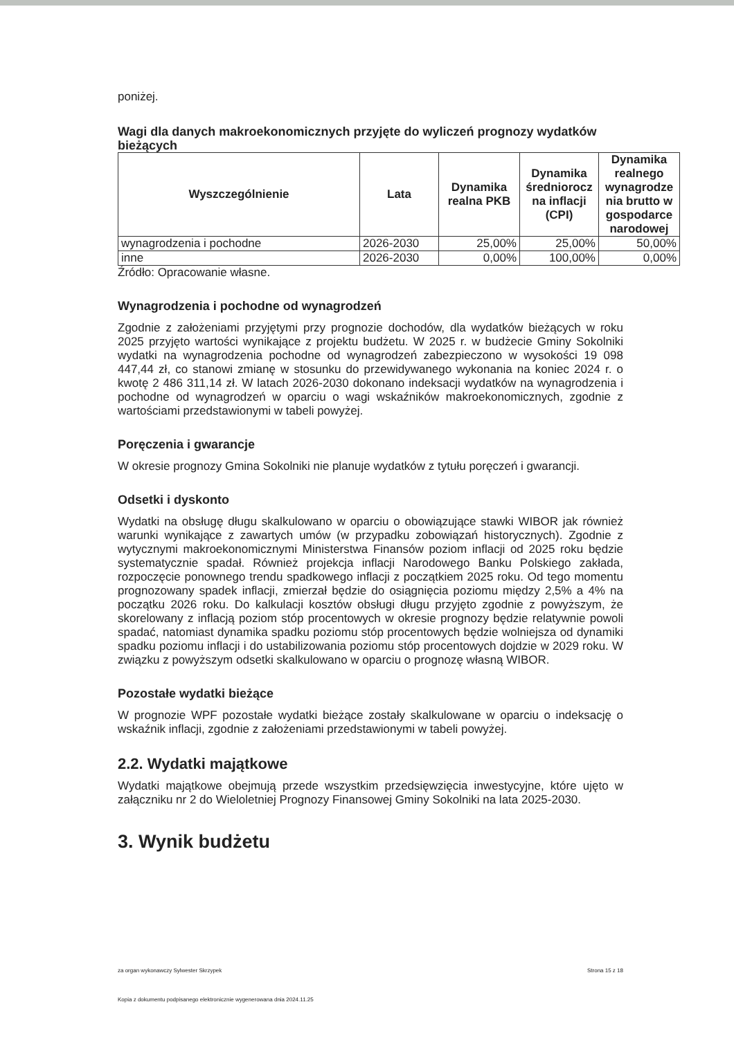poniżej.
Wagi dla danych makroekonomicznych przyjęte do wyliczeń prognozy wydatków bieżących
| Wyszczególnienie | Lata | Dynamika realna PKB | Dynamika średniorocz na inflacji (CPI) | Dynamika realnego wynagrodze nia brutto w gospodarce narodowej |
| --- | --- | --- | --- | --- |
| wynagrodzenia i pochodne | 2026-2030 | 25,00% | 25,00% | 50,00% |
| inne | 2026-2030 | 0,00% | 100,00% | 0,00% |
Źródło: Opracowanie własne.
Wynagrodzenia i pochodne od wynagrodzeń
Zgodnie z założeniami przyjętymi przy prognozie dochodów, dla wydatków bieżących w roku 2025 przyjęto wartości wynikające z projektu budżetu. W 2025 r. w budżecie Gminy Sokolniki wydatki na wynagrodzenia pochodne od wynagrodzeń zabezpieczono w wysokości 19 098 447,44 zł, co stanowi zmianę w stosunku do przewidywanego wykonania na koniec 2024 r. o kwotę 2 486 311,14 zł. W latach 2026-2030 dokonano indeksacji wydatków na wynagrodzenia i pochodne od wynagrodzeń w oparciu o wagi wskaźników makroekonomicznych, zgodnie z wartościami przedstawionymi w tabeli powyżej.
Poręczenia i gwarancje
W okresie prognozy Gmina Sokolniki nie planuje wydatków z tytułu poręczeń i gwarancji.
Odsetki i dyskonto
Wydatki na obsługę długu skalkulowano w oparciu o obowiązujące stawki WIBOR jak również warunki wynikające z zawartych umów (w przypadku zobowiązań historycznych). Zgodnie z wytycznymi makroekonomicznymi Ministerstwa Finansów poziom inflacji od 2025 roku będzie systematycznie spadał. Również projekcja inflacji Narodowego Banku Polskiego zakłada, rozpoczęcie ponownego trendu spadkowego inflacji z początkiem 2025 roku. Od tego momentu prognozowany spadek inflacji, zmierzał będzie do osiągnięcia poziomu między 2,5% a 4% na początku 2026 roku. Do kalkulacji kosztów obsługi długu przyjęto zgodnie z powyższym, że skorelowany z inflacją poziom stóp procentowych w okresie prognozy będzie relatywnie powoli spadać, natomiast dynamika spadku poziomu stóp procentowych będzie wolniejsza od dynamiki spadku poziomu inflacji i do ustabilizowania poziomu stóp procentowych dojdzie w 2029 roku. W związku z powyższym odsetki skalkulowano w oparciu o prognozę własną WIBOR.
Pozostałe wydatki bieżące
W prognozie WPF pozostałe wydatki bieżące zostały skalkulowane w oparciu o indeksację o wskaźnik inflacji, zgodnie z założeniami przedstawionymi w tabeli powyżej.
2.2. Wydatki majątkowe
Wydatki majątkowe obejmują przede wszystkim przedsięwzięcia inwestycyjne, które ujęto w załączniku nr 2 do Wieloletniej Prognozy Finansowej Gminy Sokolniki na lata 2025-2030.
3. Wynik budżetu
za organ wykonawczy Sylwester Skrzypek Strona 15 z 18
Kopia z dokumentu podpisanego elektronicznie wygenerowana dnia 2024.11.25